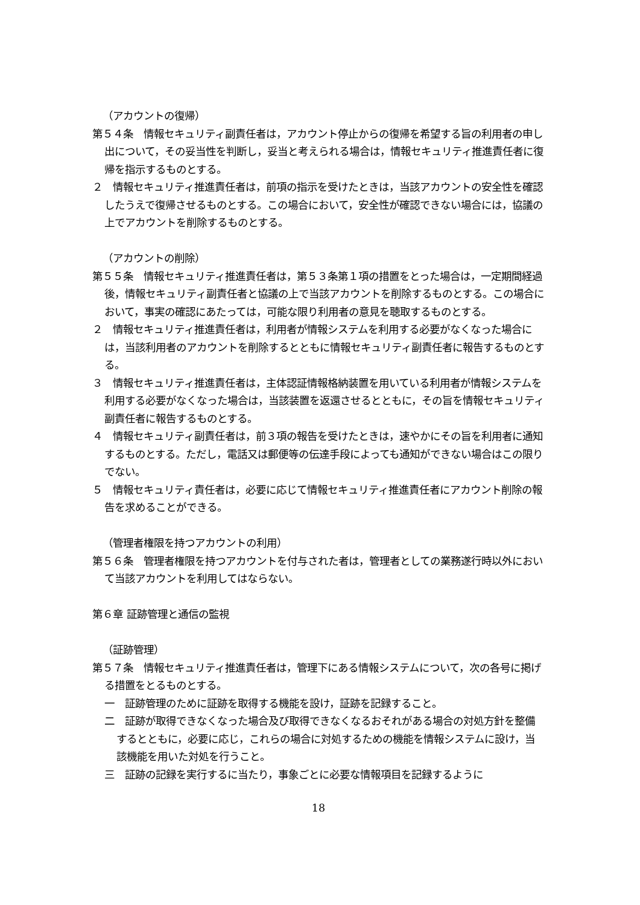（アカウントの復帰）
第５４条　情報セキュリティ副責任者は，アカウント停止からの復帰を希望する旨の利用者の申し出について，その妥当性を判断し，妥当と考えられる場合は，情報セキュリティ推進責任者に復帰を指示するものとする。
２　情報セキュリティ推進責任者は，前項の指示を受けたときは，当該アカウントの安全性を確認したうえで復帰させるものとする。この場合において，安全性が確認できない場合には，協議の上でアカウントを削除するものとする。
（アカウントの削除）
第５５条　情報セキュリティ推進責任者は，第５３条第１項の措置をとった場合は，一定期間経過後，情報セキュリティ副責任者と協議の上で当該アカウントを削除するものとする。この場合において，事実の確認にあたっては，可能な限り利用者の意見を聴取するものとする。
２　情報セキュリティ推進責任者は，利用者が情報システムを利用する必要がなくなった場合には，当該利用者のアカウントを削除するとともに情報セキュリティ副責任者に報告するものとする。
３　情報セキュリティ推進責任者は，主体認証情報格納装置を用いている利用者が情報システムを利用する必要がなくなった場合は，当該装置を返還させるとともに，その旨を情報セキュリティ副責任者に報告するものとする。
４　情報セキュリティ副責任者は，前３項の報告を受けたときは，速やかにその旨を利用者に通知するものとする。ただし，電話又は郵便等の伝達手段によっても通知ができない場合はこの限りでない。
５　情報セキュリティ責任者は，必要に応じて情報セキュリティ推進責任者にアカウント削除の報告を求めることができる。
（管理者権限を持つアカウントの利用）
第５６条　管理者権限を持つアカウントを付与された者は，管理者としての業務遂行時以外において当該アカウントを利用してはならない。
第６章 証跡管理と通信の監視
（証跡管理）
第５７条　情報セキュリティ推進責任者は，管理下にある情報システムについて，次の各号に掲げる措置をとるものとする。
一　証跡管理のために証跡を取得する機能を設け，証跡を記録すること。
二　証跡が取得できなくなった場合及び取得できなくなるおそれがある場合の対処方針を整備するとともに，必要に応じ，これらの場合に対処するための機能を情報システムに設け，当該機能を用いた対処を行うこと。
三　証跡の記録を実行するに当たり，事象ごとに必要な情報項目を記録するように
18